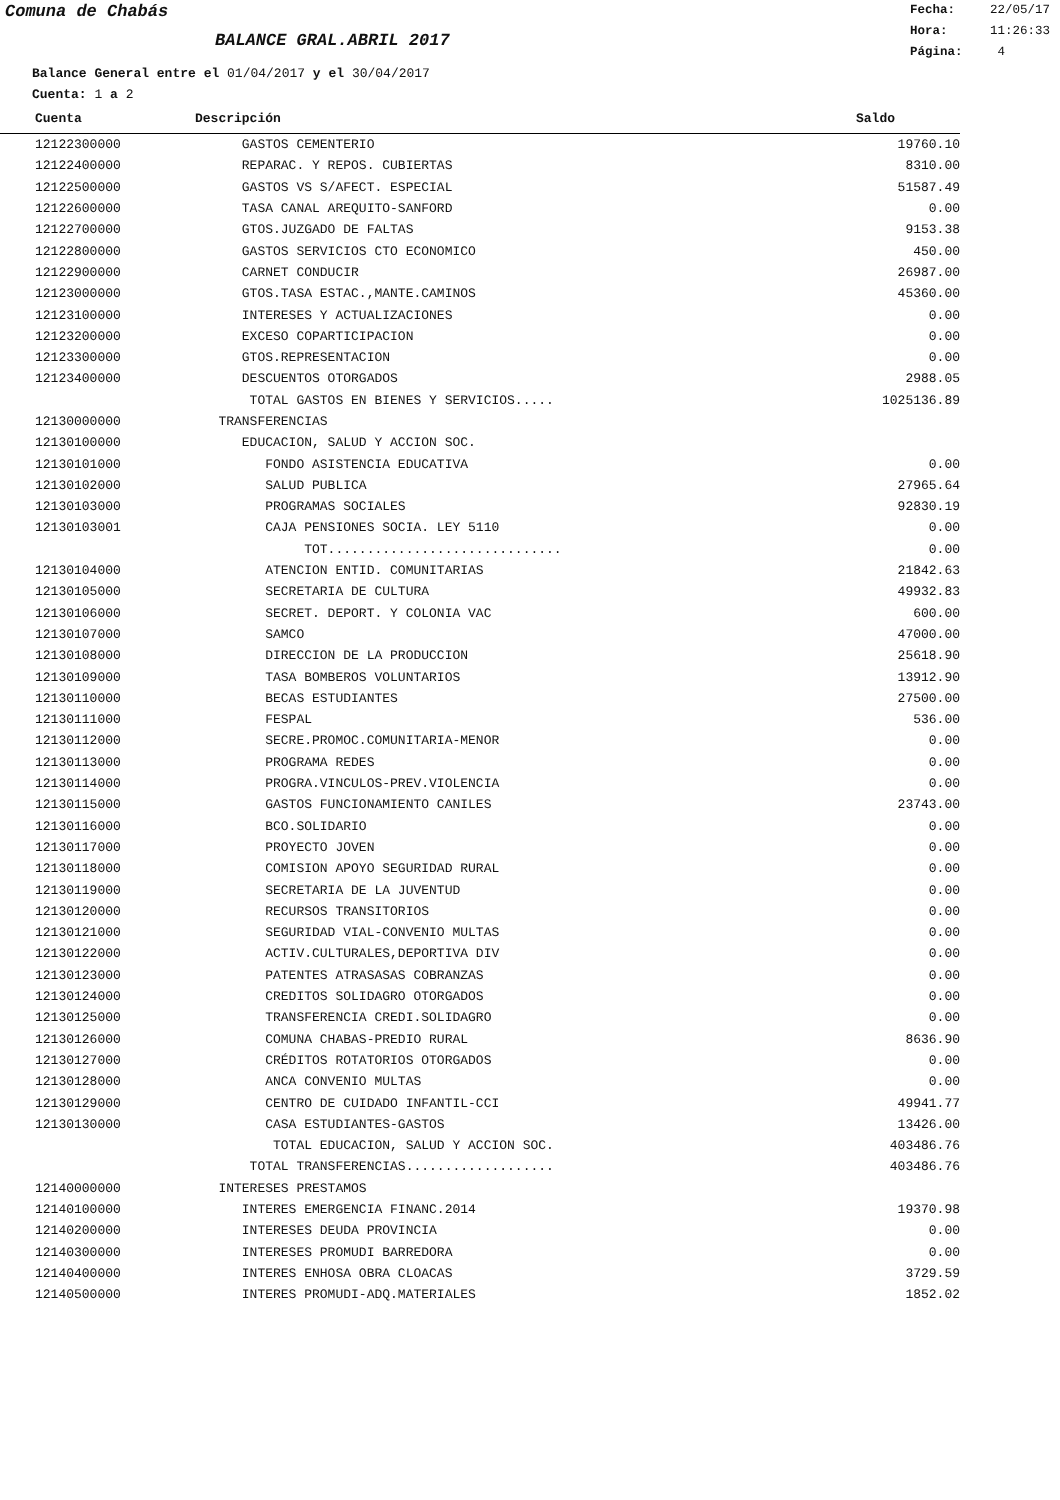Comuna de Chabás
BALANCE GRAL.ABRIL 2017
Fecha: 22/05/17
Hora: 11:26:33
Página: 4
Balance General entre el 01/04/2017 y el 30/04/2017
Cuenta: 1 a 2
| Cuenta | Descripción | Saldo |
| --- | --- | --- |
| 12122300000 | GASTOS CEMENTERIO | 19760.10 |
| 12122400000 | REPARAC. Y REPOS. CUBIERTAS | 8310.00 |
| 12122500000 | GASTOS VS S/AFECT. ESPECIAL | 51587.49 |
| 12122600000 | TASA CANAL AREQUITO-SANFORD | 0.00 |
| 12122700000 | GTOS.JUZGADO DE FALTAS | 9153.38 |
| 12122800000 | GASTOS SERVICIOS CTO ECONOMICO | 450.00 |
| 12122900000 | CARNET CONDUCIR | 26987.00 |
| 12123000000 | GTOS.TASA ESTAC.,MANTE.CAMINOS | 45360.00 |
| 12123100000 | INTERESES Y ACTUALIZACIONES | 0.00 |
| 12123200000 | EXCESO COPARTICIPACION | 0.00 |
| 12123300000 | GTOS.REPRESENTACION | 0.00 |
| 12123400000 | DESCUENTOS OTORGADOS | 2988.05 |
| | TOTAL GASTOS EN BIENES Y SERVICIOS..... | 1025136.89 |
| 12130000000 | TRANSFERENCIAS | |
| 12130100000 | EDUCACION, SALUD Y ACCION SOC. | |
| 12130101000 | FONDO ASISTENCIA EDUCATIVA | 0.00 |
| 12130102000 | SALUD PUBLICA | 27965.64 |
| 12130103000 | PROGRAMAS SOCIALES | 92830.19 |
| 12130103001 | CAJA PENSIONES SOCIA. LEY 5110 | 0.00 |
| | TOT.............................. | 0.00 |
| 12130104000 | ATENCION ENTID. COMUNITARIAS | 21842.63 |
| 12130105000 | SECRETARIA DE CULTURA | 49932.83 |
| 12130106000 | SECRET. DEPORT. Y COLONIA VAC | 600.00 |
| 12130107000 | SAMCO | 47000.00 |
| 12130108000 | DIRECCION DE LA PRODUCCION | 25618.90 |
| 12130109000 | TASA BOMBEROS VOLUNTARIOS | 13912.90 |
| 12130110000 | BECAS ESTUDIANTES | 27500.00 |
| 12130111000 | FESPAL | 536.00 |
| 12130112000 | SECRE.PROMOC.COMUNITARIA-MENOR | 0.00 |
| 12130113000 | PROGRAMA REDES | 0.00 |
| 12130114000 | PROGRA.VINCULOS-PREV.VIOLENCIA | 0.00 |
| 12130115000 | GASTOS FUNCIONAMIENTO CANILES | 23743.00 |
| 12130116000 | BCO.SOLIDARIO | 0.00 |
| 12130117000 | PROYECTO JOVEN | 0.00 |
| 12130118000 | COMISION APOYO SEGURIDAD RURAL | 0.00 |
| 12130119000 | SECRETARIA DE LA JUVENTUD | 0.00 |
| 12130120000 | RECURSOS TRANSITORIOS | 0.00 |
| 12130121000 | SEGURIDAD VIAL-CONVENIO MULTAS | 0.00 |
| 12130122000 | ACTIV.CULTURALES,DEPORTIVA DIV | 0.00 |
| 12130123000 | PATENTES ATRASASAS COBRANZAS | 0.00 |
| 12130124000 | CREDITOS SOLIDAGRO OTORGADOS | 0.00 |
| 12130125000 | TRANSFERENCIA CREDI.SOLIDAGRO | 0.00 |
| 12130126000 | COMUNA CHABAS-PREDIO RURAL | 8636.90 |
| 12130127000 | CRÉDITOS ROTATORIOS OTORGADOS | 0.00 |
| 12130128000 | ANCA CONVENIO MULTAS | 0.00 |
| 12130129000 | CENTRO DE CUIDADO INFANTIL-CCI | 49941.77 |
| 12130130000 | CASA ESTUDIANTES-GASTOS | 13426.00 |
| | TOTAL EDUCACION, SALUD Y ACCION SOC. | 403486.76 |
| | TOTAL TRANSFERENCIAS................... | 403486.76 |
| 12140000000 | INTERESES PRESTAMOS | |
| 12140100000 | INTERES EMERGENCIA FINANC.2014 | 19370.98 |
| 12140200000 | INTERESES DEUDA PROVINCIA | 0.00 |
| 12140300000 | INTERESES PROMUDI BARREDORA | 0.00 |
| 12140400000 | INTERES ENHOSA OBRA CLOACAS | 3729.59 |
| 12140500000 | INTERES PROMUDI-ADQ.MATERIALES | 1852.02 |